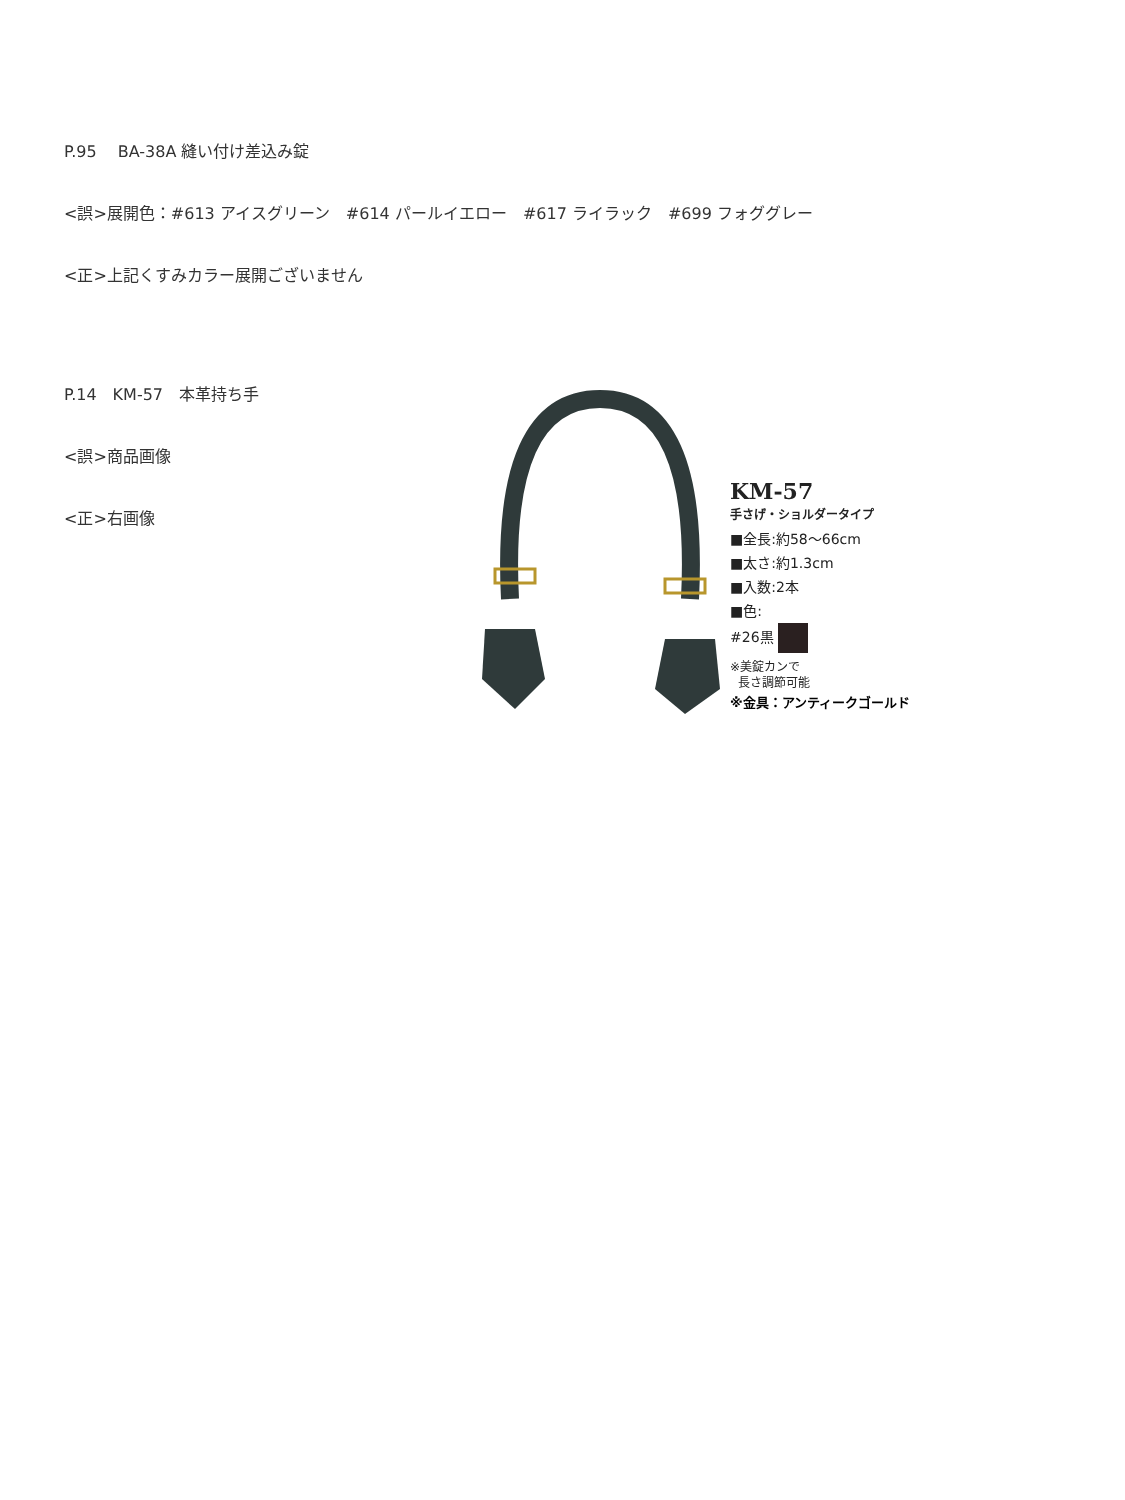P.95　 BA-38A 縫い付け差込み錠
<誤>展開色：#613 アイスグリーン　#614 パールイエロー　#617 ライラック　#699 フォググレー
<正>上記くすみカラー展開ございません
P.14　KM-57　本革持ち手
<誤>商品画像
<正>右画像
KM-57
手さげ・ショルダータイプ
■全長:約58～66cm
■太さ:約1.3cm
■入数:2本
■色:
#26黒
※美錠カンで
長さ調節可能
※金具：アンティークゴールド